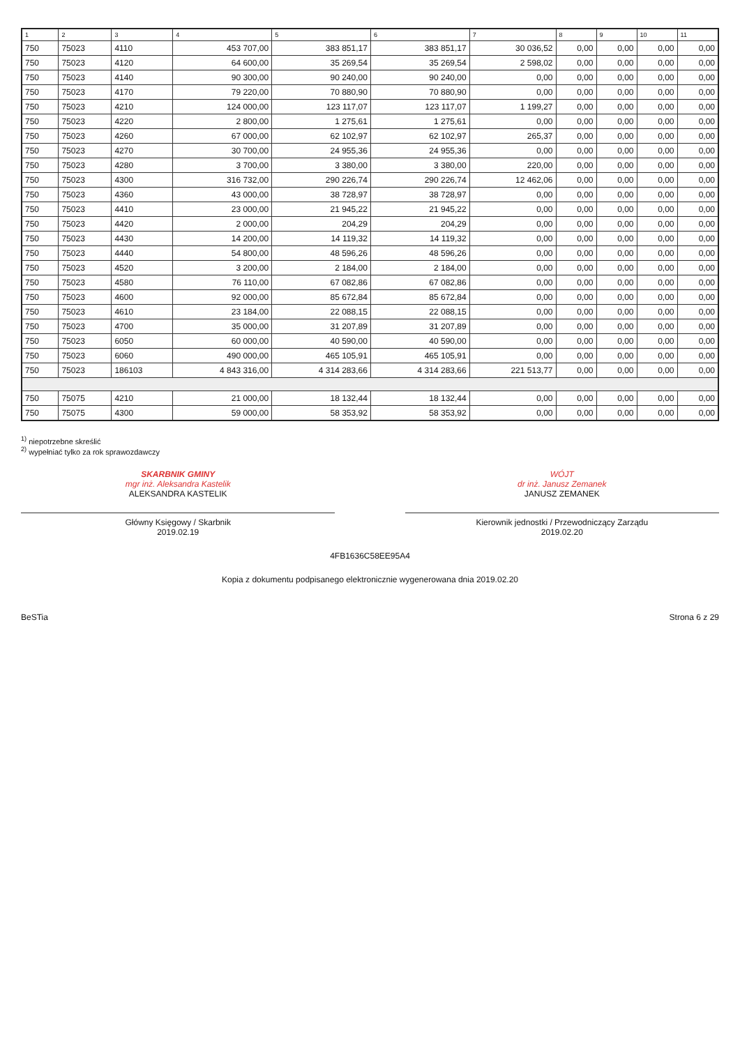| 1 | 2 | 3 | 4 | 5 | 6 | 7 | 8 | 9 | 10 | 11 |
| --- | --- | --- | --- | --- | --- | --- | --- | --- | --- | --- |
| 750 | 75023 | 4110 | 453 707,00 | 383 851,17 | 383 851,17 | 30 036,52 | 0,00 | 0,00 | 0,00 | 0,00 |
| 750 | 75023 | 4120 | 64 600,00 | 35 269,54 | 35 269,54 | 2 598,02 | 0,00 | 0,00 | 0,00 | 0,00 |
| 750 | 75023 | 4140 | 90 300,00 | 90 240,00 | 90 240,00 | 0,00 | 0,00 | 0,00 | 0,00 | 0,00 |
| 750 | 75023 | 4170 | 79 220,00 | 70 880,90 | 70 880,90 | 0,00 | 0,00 | 0,00 | 0,00 | 0,00 |
| 750 | 75023 | 4210 | 124 000,00 | 123 117,07 | 123 117,07 | 1 199,27 | 0,00 | 0,00 | 0,00 | 0,00 |
| 750 | 75023 | 4220 | 2 800,00 | 1 275,61 | 1 275,61 | 0,00 | 0,00 | 0,00 | 0,00 | 0,00 |
| 750 | 75023 | 4260 | 67 000,00 | 62 102,97 | 62 102,97 | 265,37 | 0,00 | 0,00 | 0,00 | 0,00 |
| 750 | 75023 | 4270 | 30 700,00 | 24 955,36 | 24 955,36 | 0,00 | 0,00 | 0,00 | 0,00 | 0,00 |
| 750 | 75023 | 4280 | 3 700,00 | 3 380,00 | 3 380,00 | 220,00 | 0,00 | 0,00 | 0,00 | 0,00 |
| 750 | 75023 | 4300 | 316 732,00 | 290 226,74 | 290 226,74 | 12 462,06 | 0,00 | 0,00 | 0,00 | 0,00 |
| 750 | 75023 | 4360 | 43 000,00 | 38 728,97 | 38 728,97 | 0,00 | 0,00 | 0,00 | 0,00 | 0,00 |
| 750 | 75023 | 4410 | 23 000,00 | 21 945,22 | 21 945,22 | 0,00 | 0,00 | 0,00 | 0,00 | 0,00 |
| 750 | 75023 | 4420 | 2 000,00 | 204,29 | 204,29 | 0,00 | 0,00 | 0,00 | 0,00 | 0,00 |
| 750 | 75023 | 4430 | 14 200,00 | 14 119,32 | 14 119,32 | 0,00 | 0,00 | 0,00 | 0,00 | 0,00 |
| 750 | 75023 | 4440 | 54 800,00 | 48 596,26 | 48 596,26 | 0,00 | 0,00 | 0,00 | 0,00 | 0,00 |
| 750 | 75023 | 4520 | 3 200,00 | 2 184,00 | 2 184,00 | 0,00 | 0,00 | 0,00 | 0,00 | 0,00 |
| 750 | 75023 | 4580 | 76 110,00 | 67 082,86 | 67 082,86 | 0,00 | 0,00 | 0,00 | 0,00 | 0,00 |
| 750 | 75023 | 4600 | 92 000,00 | 85 672,84 | 85 672,84 | 0,00 | 0,00 | 0,00 | 0,00 | 0,00 |
| 750 | 75023 | 4610 | 23 184,00 | 22 088,15 | 22 088,15 | 0,00 | 0,00 | 0,00 | 0,00 | 0,00 |
| 750 | 75023 | 4700 | 35 000,00 | 31 207,89 | 31 207,89 | 0,00 | 0,00 | 0,00 | 0,00 | 0,00 |
| 750 | 75023 | 6050 | 60 000,00 | 40 590,00 | 40 590,00 | 0,00 | 0,00 | 0,00 | 0,00 | 0,00 |
| 750 | 75023 | 6060 | 490 000,00 | 465 105,91 | 465 105,91 | 0,00 | 0,00 | 0,00 | 0,00 | 0,00 |
| 750 | 75023 | 186103 | 4 843 316,00 | 4 314 283,66 | 4 314 283,66 | 221 513,77 | 0,00 | 0,00 | 0,00 | 0,00 |
| 750 | 75075 | 4210 | 21 000,00 | 18 132,44 | 18 132,44 | 0,00 | 0,00 | 0,00 | 0,00 | 0,00 |
| 750 | 75075 | 4300 | 59 000,00 | 58 353,92 | 58 353,92 | 0,00 | 0,00 | 0,00 | 0,00 | 0,00 |
<sup>1)</sup> niepotrzebne skreślić
<sup>2)</sup> wypełniać tylko za rok sprawozdawczy
SKARBNIK GMINY
mgr inż. Aleksandra Kastelik
ALEKSANDRA KASTELIK
Główny Księgowy / Skarbnik
2019.02.19
WÓJT
dr inż. Janusz Zemanek
JANUSZ ZEMANEK
Kierownik jednostki / Przewodniczący Zarządu
2019.02.20
4FB1636C58EE95A4
Kopia z dokumentu podpisanego elektronicznie wygenerowana dnia 2019.02.20
BeSTia Strona 6 z 29